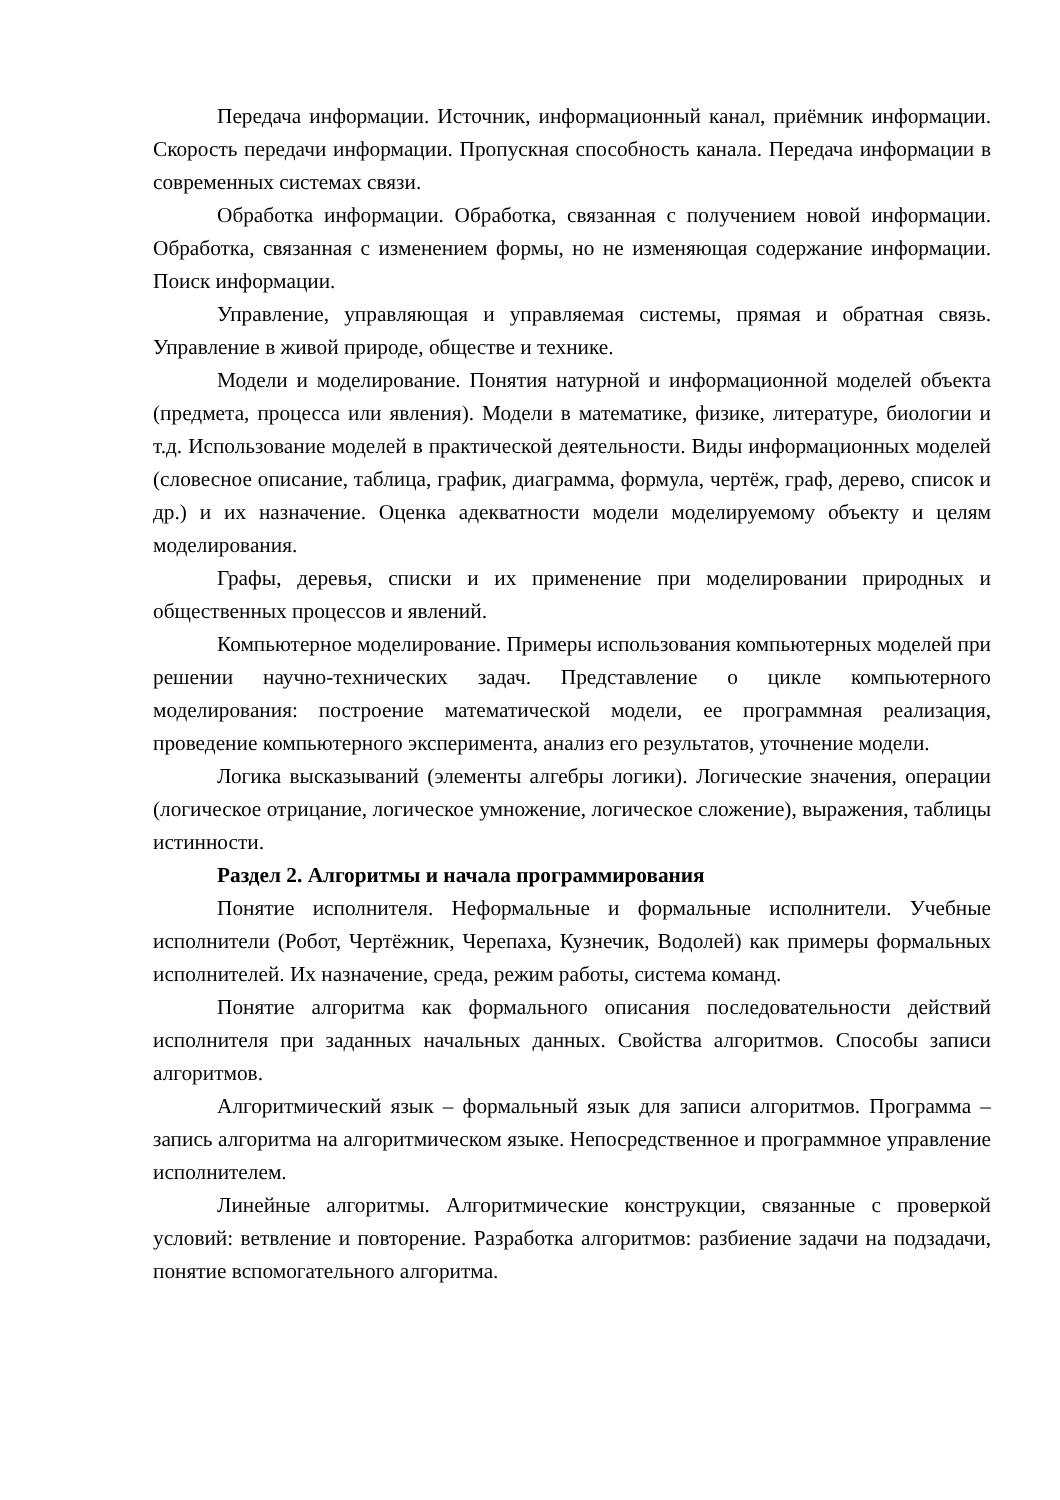Передача информации. Источник, информационный канал, приёмник информации. Скорость передачи информации. Пропускная способность канала. Передача информации в современных системах связи.
Обработка информации. Обработка, связанная с получением новой информации. Обработка, связанная с изменением формы, но не изменяющая содержание информации. Поиск информации.
Управление, управляющая и управляемая системы, прямая и обратная связь. Управление в живой природе, обществе и технике.
Модели и моделирование. Понятия натурной и информационной моделей объекта (предмета, процесса или явления). Модели в математике, физике, литературе, биологии и т.д. Использование моделей в практической деятельности. Виды информационных моделей (словесное описание, таблица, график, диаграмма, формула, чертёж, граф, дерево, список и др.) и их назначение. Оценка адекватности модели моделируемому объекту и целям моделирования.
Графы, деревья, списки и их применение при моделировании природных и общественных процессов и явлений.
Компьютерное моделирование. Примеры использования компьютерных моделей при решении научно-технических задач. Представление о цикле компьютерного моделирования: построение математической модели, ее программная реализация, проведение компьютерного эксперимента, анализ его результатов, уточнение модели.
Логика высказываний (элементы алгебры логики). Логические значения, операции (логическое отрицание, логическое умножение, логическое сложение), выражения, таблицы истинности.
Раздел 2. Алгоритмы и начала программирования
Понятие исполнителя. Неформальные и формальные исполнители. Учебные исполнители (Робот, Чертёжник, Черепаха, Кузнечик, Водолей) как примеры формальных исполнителей. Их назначение, среда, режим работы, система команд.
Понятие алгоритма как формального описания последовательности действий исполнителя при заданных начальных данных. Свойства алгоритмов. Способы записи алгоритмов.
Алгоритмический язык – формальный язык для записи алгоритмов. Программа – запись алгоритма на алгоритмическом языке. Непосредственное и программное управление исполнителем.
Линейные алгоритмы. Алгоритмические конструкции, связанные с проверкой условий: ветвление и повторение. Разработка алгоритмов: разбиение задачи на подзадачи, понятие вспомогательного алгоритма.